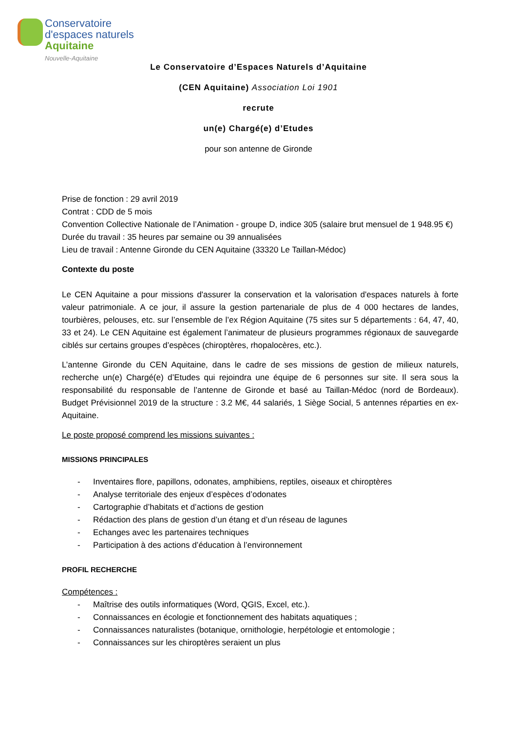Conservatoire
d'espaces naturels
Aquitaine
Nouvelle-Aquitaine
Le Conservatoire d’Espaces Naturels d’Aquitaine
(CEN Aquitaine) Association Loi 1901
recrute
un(e) Chargé(e) d’Etudes
pour son antenne de Gironde
Prise de fonction : 29 avril 2019
Contrat : CDD de 5 mois
Convention Collective Nationale de l’Animation - groupe D, indice 305 (salaire brut mensuel de 1 948.95 €)
Durée du travail : 35 heures par semaine ou 39 annualisées
Lieu de travail : Antenne Gironde du CEN Aquitaine (33320 Le Taillan-Médoc)
Contexte du poste
Le CEN Aquitaine a pour missions d'assurer la conservation et la valorisation d'espaces naturels à forte valeur patrimoniale. A ce jour, il assure la gestion partenariale de plus de 4 000 hectares de landes, tourbières, pelouses, etc. sur l’ensemble de l’ex Région Aquitaine (75 sites sur 5 départements : 64, 47, 40, 33 et 24). Le CEN Aquitaine est également l’animateur de plusieurs programmes régionaux de sauvegarde ciblés sur certains groupes d’espèces (chiroptères, rhopalocères, etc.).
L’antenne Gironde du CEN Aquitaine, dans le cadre de ses missions de gestion de milieux naturels, recherche un(e) Chargé(e) d’Etudes qui rejoindra une équipe de 6 personnes sur site. Il sera sous la responsabilité du responsable de l’antenne de Gironde et basé au Taillan-Médoc (nord de Bordeaux). Budget Prévisionnel 2019 de la structure : 3.2 M€, 44 salariés, 1 Siège Social, 5 antennes réparties en ex-Aquitaine.
Le poste proposé comprend les missions suivantes :
MISSIONS PRINCIPALES
- Inventaires flore, papillons, odonates, amphibiens, reptiles, oiseaux et chiroptères
- Analyse territoriale des enjeux d’espèces d’odonates
- Cartographie d’habitats et d’actions de gestion
- Rédaction des plans de gestion d’un étang et d’un réseau de lagunes
- Echanges avec les partenaires techniques
- Participation à des actions d’éducation à l’environnement
PROFIL RECHERCHE
Compétences :
- Maîtrise des outils informatiques (Word, QGIS, Excel, etc.).
- Connaissances en écologie et fonctionnement des habitats aquatiques ;
- Connaissances naturalistes (botanique, ornithologie, herpétologie et entomologie ;
- Connaissances sur les chiroptères seraient un plus